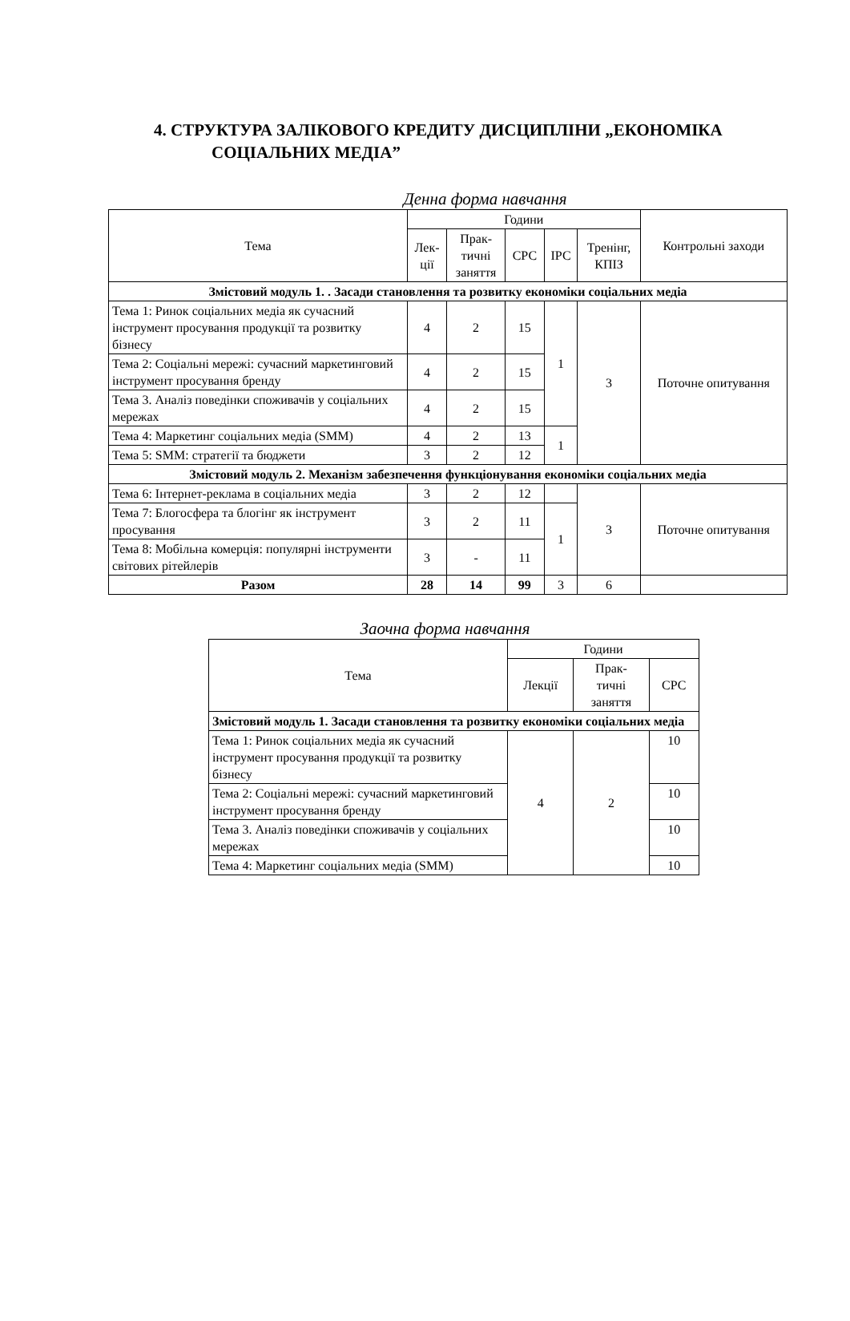4. СТРУКТУРА ЗАЛІКОВОГО КРЕДИТУ ДИСЦИПЛІНИ „ЕКОНОМІКА
СОЦІАЛЬНИХ МЕДІА”
Денна форма навчання
| Тема | Години | | | | | Контрольні заходи |
| --- | --- | --- | --- | --- | --- | --- |
| | Лек- ції | Прак- тичні заняття | СРС | ІРС | Тренінг, КПІЗ | |
| Змістовий модуль 1. . Засади становлення та розвитку економіки соціальних медіа | | | | | | |
| Тема 1: Ринок соціальних медіа як сучасний інструмент просування продукції та розвитку бізнесу | 4 | 2 | 15 | 1 | 3 | Поточне опитування |
| Тема 2: Соціальні мережі: сучасний маркетинговий інструмент просування бренду | 4 | 2 | 15 | | | |
| Тема 3. Аналіз поведінки споживачів у соціальних мережах | 4 | 2 | 15 | | | |
| Тема 4: Маркетинг соціальних медіа (SMM) | 4 | 2 | 13 | 1 | | |
| Тема 5: SMM: стратегії та бюджети | 3 | 2 | 12 | | | |
| Змістовий модуль 2. Механізм забезпечення функціонування економіки соціальних медіа | | | | | | |
| Тема 6: Інтернет-реклама в соціальних медіа | 3 | 2 | 12 | | 3 | Поточне опитування |
| Тема 7: Блогосфера та блогінг як інструмент просування | 3 | 2 | 11 | 1 | | |
| Тема 8: Мобільна комерція: популярні інструменти світових рітейлерів | 3 | - | 11 | | | |
| Разом | 28 | 14 | 99 | 3 | 6 | |
Заочна форма навчання
| Тема | Години | | |
| --- | --- | --- | --- |
| | Лекції | Прак- тичні заняття | СРС |
| Змістовий модуль 1. Засади становлення та розвитку економіки соціальних медіа | | | |
| Тема 1: Ринок соціальних медіа як сучасний інструмент просування продукції та розвитку бізнесу | 4 | 2 | 10 |
| Тема 2: Соціальні мережі: сучасний маркетинговий інструмент просування бренду | | | 10 |
| Тема 3. Аналіз поведінки споживачів у соціальних мережах | | | 10 |
| Тема 4: Маркетинг соціальних медіа (SMM) | | | 10 |